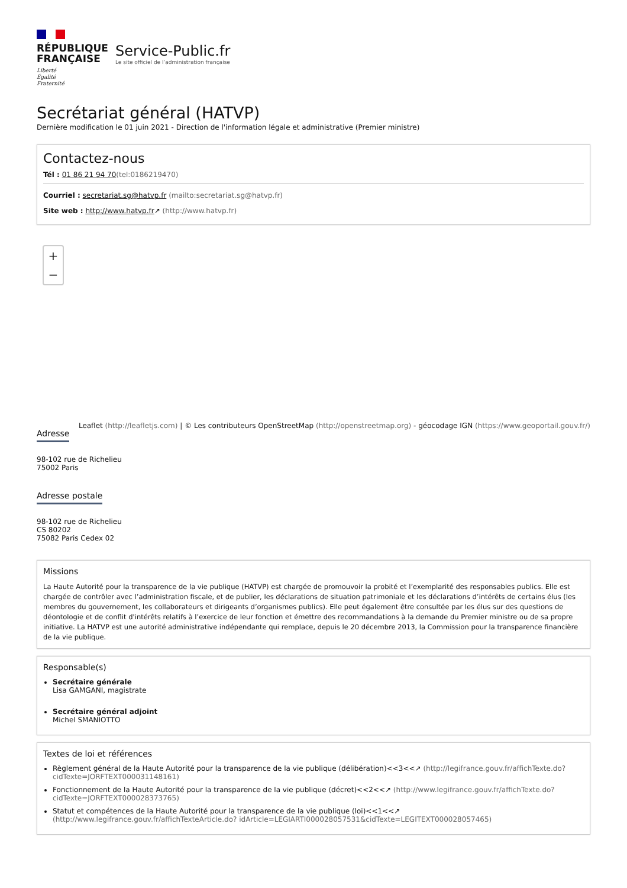RÉPUBLIQUE
FRANÇAISE
Liberté
Égalité
Fraternité
Service-Public.fr
Le site officiel de l’administration française
Secrétariat général (HATVP)
Dernière modification le 01 juin 2021 - Direction de l'information légale et administrative (Premier ministre)
Contactez-nous
Tél : 01 86 21 94 70(tel:0186219470)
Courriel : secretariat.sg@hatvp.fr (mailto:secretariat.sg@hatvp.fr)
Site web : http://www.hatvp.fr↗ (http://www.hatvp.fr)
+
−
Leaflet (http://leafletjs.com) | © Les contributeurs OpenStreetMap (http://openstreetmap.org) - géocodage IGN (https://www.geoportail.gouv.fr/)
Adresse
98-102 rue de Richelieu
75002 Paris
Adresse postale
98-102 rue de Richelieu
CS 80202
75082 Paris Cedex 02
Missions
La Haute Autorité pour la transparence de la vie publique (HATVP) est chargée de promouvoir la probité et l’exemplarité des responsables publics. Elle est chargée de contrôler avec l’administration fiscale, et de publier, les déclarations de situation patrimoniale et les déclarations d’intérêts de certains élus (les membres du gouvernement, les collaborateurs et dirigeants d’organismes publics). Elle peut également être consultée par les élus sur des questions de déontologie et de conflit d'intérêts relatifs à l’exercice de leur fonction et émettre des recommandations à la demande du Premier ministre ou de sa propre initiative. La HATVP est une autorité administrative indépendante qui remplace, depuis le 20 décembre 2013, la Commission pour la transparence financière de la vie publique.
Responsable(s)
Secrétaire générale
Lisa GAMGANI, magistrate
Secrétaire général adjoint
Michel SMANIOTTO
Textes de loi et références
Règlement général de la Haute Autorité pour la transparence de la vie publique (délibération)<<3<<↗ (http://legifrance.gouv.fr/affichTexte.do? cidTexte=JORFTEXT000031148161)
Fonctionnement de la Haute Autorité pour la transparence de la vie publique (décret)<<2<<↗ (http://www.legifrance.gouv.fr/affichTexte.do? cidTexte=JORFTEXT000028373765)
Statut et compétences de la Haute Autorité pour la transparence de la vie publique (loi)<<1<<↗ (http://www.legifrance.gouv.fr/affichTexteArticle.do? idArticle=LEGIARTI000028057531&cidTexte=LEGITEXT000028057465)